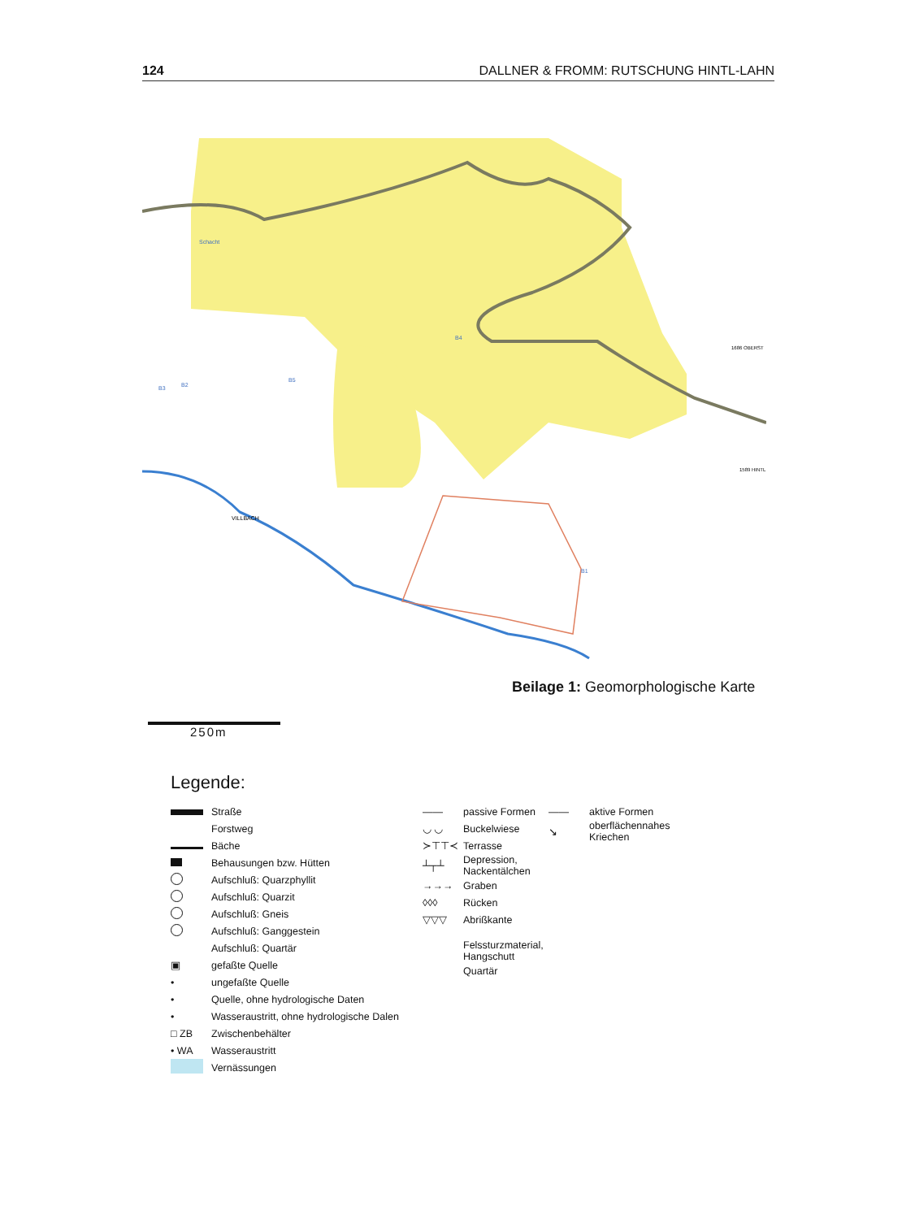124 DALLNER & FROMM: RUTSCHUNG HINTL-LAHN
VILLBACH
Schacht
1686 OBERST
1589 HINTL
B5
B3
B2
B1
B4
Beilage 1: Geomorphologische Karte
250m
Legende:
Straße
Forstweg
Bäche
Behausungen bzw. Hütten
Aufschluß: Quarzphyllit
Aufschluß: Quarzit
Aufschluß: Gneis
Aufschluß: Ganggestein
Aufschluß: Quartär
▣ gefaßte Quelle
• ungefaßte Quelle
• Quelle, ohne hydrologische Daten
• Wasseraustritt, ohne hydrologische Dalen
□ ZB Zwischenbehälter
• WA Wasseraustritt
Vernässungen
—— passive Formen
◡ ◡ Buckelwiese
≻⊤⊤≺ Terrasse
┴┬┴ Depression,
Nackentälchen
→→→ Graben
◊◊◊ Rücken
▽▽▽ Abrißkante
Felssturzmaterial,
Hangschutt
Quartär
—— aktive Formen
↘ oberflächennahes Kriechen